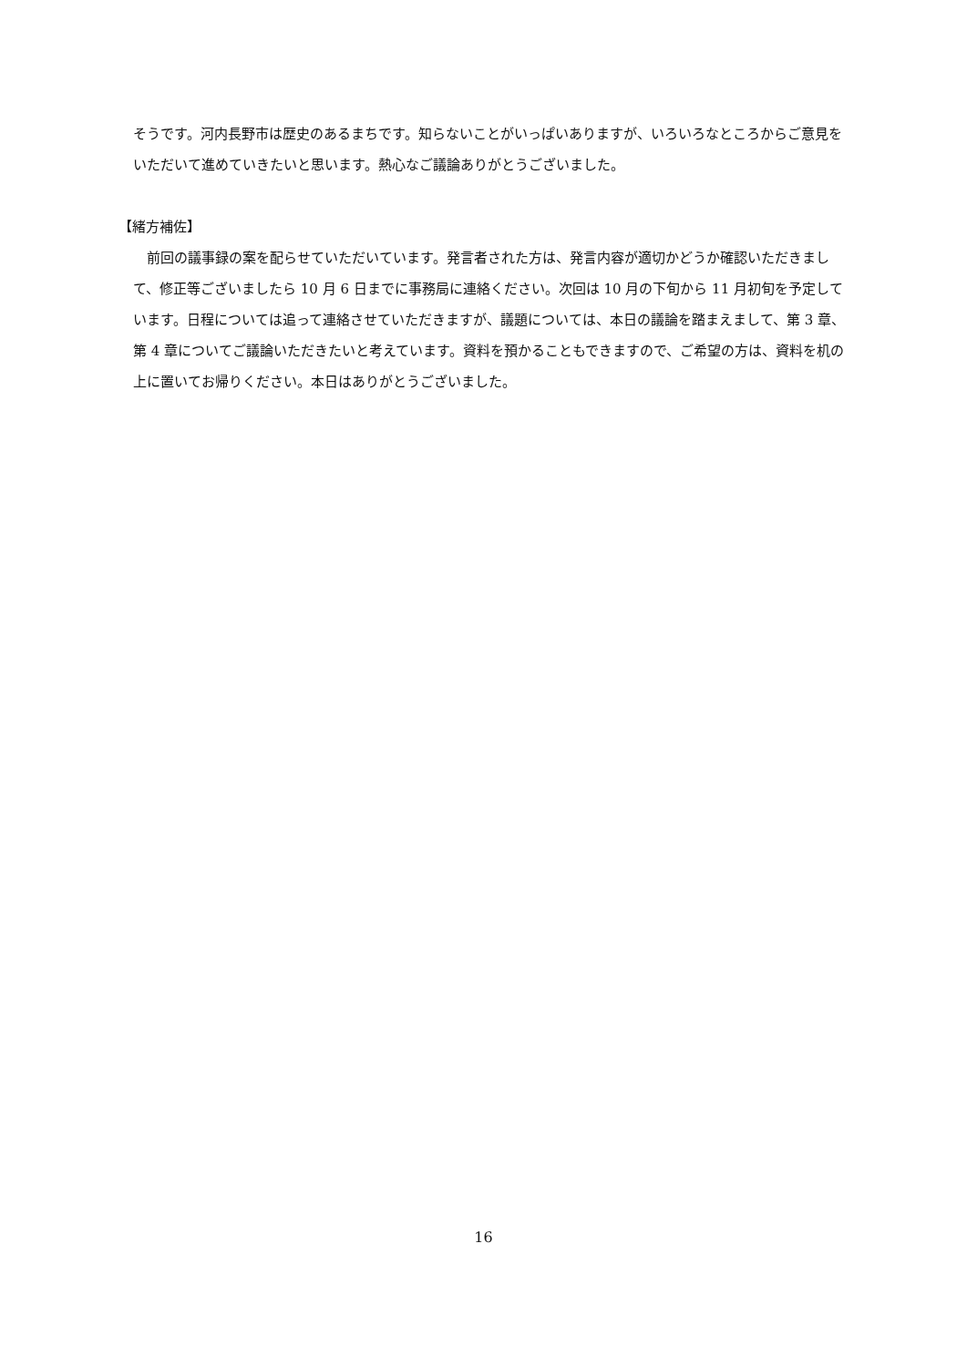そうです。河内長野市は歴史のあるまちです。知らないことがいっぱいありますが、いろいろなところからご意見をいただいて進めていきたいと思います。熱心なご議論ありがとうございました。
【緒方補佐】
　前回の議事録の案を配らせていただいています。発言者された方は、発言内容が適切かどうか確認いただきまして、修正等ございましたら 10 月 6 日までに事務局に連絡ください。次回は 10 月の下旬から 11 月初旬を予定しています。日程については追って連絡させていただきますが、議題については、本日の議論を踏まえまして、第 3 章、第 4 章についてご議論いただきたいと考えています。資料を預かることもできますので、ご希望の方は、資料を机の上に置いてお帰りください。本日はありがとうございました。
16